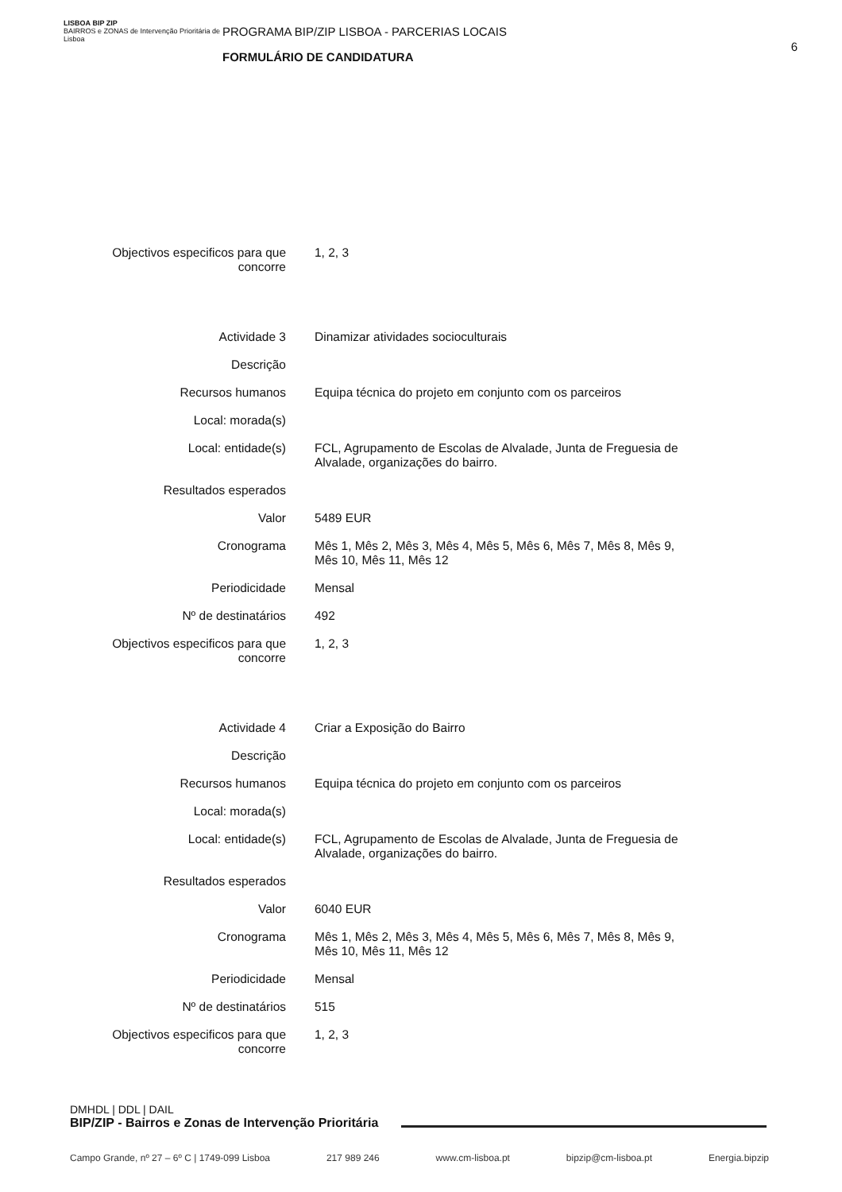LISBOA BIP ZIP
BAIRROS e ZONAS de Intervenção Prioritária de Lisboa
PROGRAMA BIP/ZIP LISBOA - PARCERIAS LOCAIS
FORMULÁRIO DE CANDIDATURA
6
| Objectivos especificos para que concorre | 1, 2, 3 |
| Actividade 3 | Dinamizar atividades socioculturais |
| Descrição | |
| Recursos humanos | Equipa técnica do projeto em conjunto com os parceiros |
| Local: morada(s) | |
| Local: entidade(s) | FCL, Agrupamento de Escolas de Alvalade, Junta de Freguesia de Alvalade, organizações do bairro. |
| Resultados esperados | |
| Valor | 5489 EUR |
| Cronograma | Mês 1, Mês 2, Mês 3, Mês 4, Mês 5, Mês 6, Mês 7, Mês 8, Mês 9, Mês 10, Mês 11, Mês 12 |
| Periodicidade | Mensal |
| Nº de destinatários | 492 |
| Objectivos especificos para que concorre | 1, 2, 3 |
| Actividade 4 | Criar a Exposição do Bairro |
| Descrição | |
| Recursos humanos | Equipa técnica do projeto em conjunto com os parceiros |
| Local: morada(s) | |
| Local: entidade(s) | FCL, Agrupamento de Escolas de Alvalade, Junta de Freguesia de Alvalade, organizações do bairro. |
| Resultados esperados | |
| Valor | 6040 EUR |
| Cronograma | Mês 1, Mês 2, Mês 3, Mês 4, Mês 5, Mês 6, Mês 7, Mês 8, Mês 9, Mês 10, Mês 11, Mês 12 |
| Periodicidade | Mensal |
| Nº de destinatários | 515 |
| Objectivos especificos para que concorre | 1, 2, 3 |
DMHDL | DDL | DAIL
BIP/ZIP - Bairros e Zonas de Intervenção Prioritária
Campo Grande, nº 27 – 6º C | 1749-099 Lisboa 217 989 246 www.cm-lisboa.pt bipzip@cm-lisboa.pt Energia.bipzip